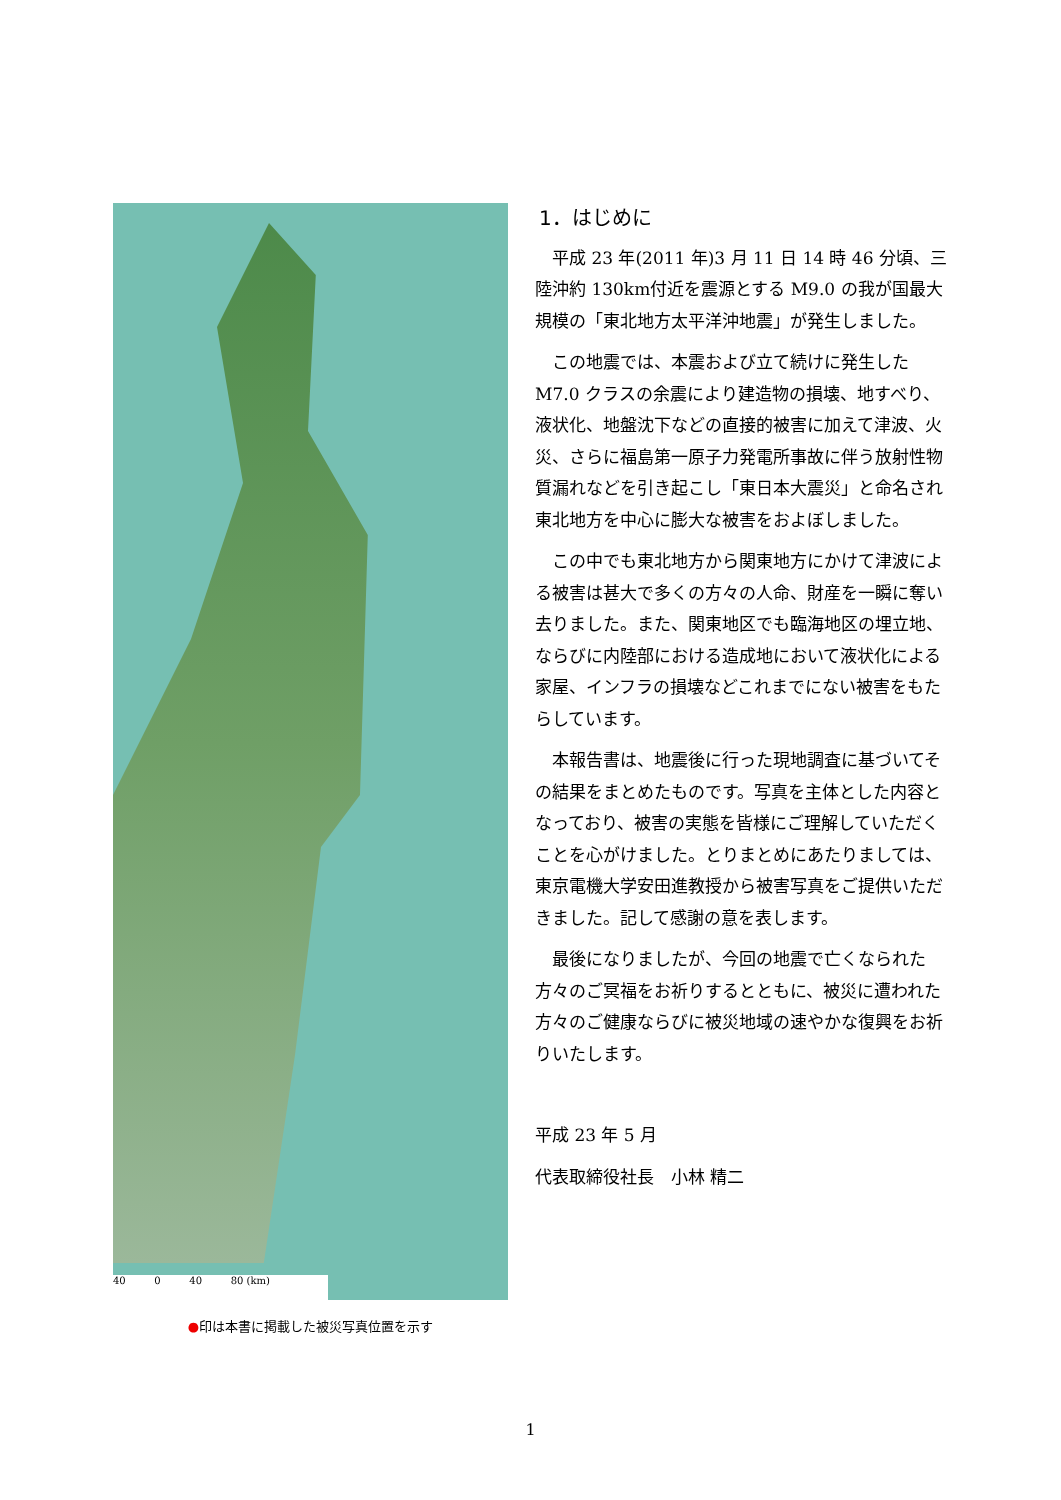40 0 40 80 (km)
●印は本書に掲載した被災写真位置を示す
1．はじめに
平成 23 年(2011 年)3 月 11 日 14 時 46 分頃、三陸沖約 130km付近を震源とする M9.0 の我が国最大規模の「東北地方太平洋沖地震」が発生しました。
この地震では、本震および立て続けに発生した M7.0 クラスの余震により建造物の損壊、地すべり、液状化、地盤沈下などの直接的被害に加えて津波、火災、さらに福島第一原子力発電所事故に伴う放射性物質漏れなどを引き起こし「東日本大震災」と命名され東北地方を中心に膨大な被害をおよぼしました。
この中でも東北地方から関東地方にかけて津波による被害は甚大で多くの方々の人命、財産を一瞬に奪い去りました。また、関東地区でも臨海地区の埋立地、ならびに内陸部における造成地において液状化による家屋、インフラの損壊などこれまでにない被害をもたらしています。
本報告書は、地震後に行った現地調査に基づいてその結果をまとめたものです。写真を主体とした内容となっており、被害の実態を皆様にご理解していただくことを心がけました。とりまとめにあたりましては、東京電機大学安田進教授から被害写真をご提供いただきました。記して感謝の意を表します。
最後になりましたが、今回の地震で亡くなられた方々のご冥福をお祈りするとともに、被災に遭われた方々のご健康ならびに被災地域の速やかな復興をお祈りいたします。
平成 23 年 5 月
代表取締役社長　小林 精二
1